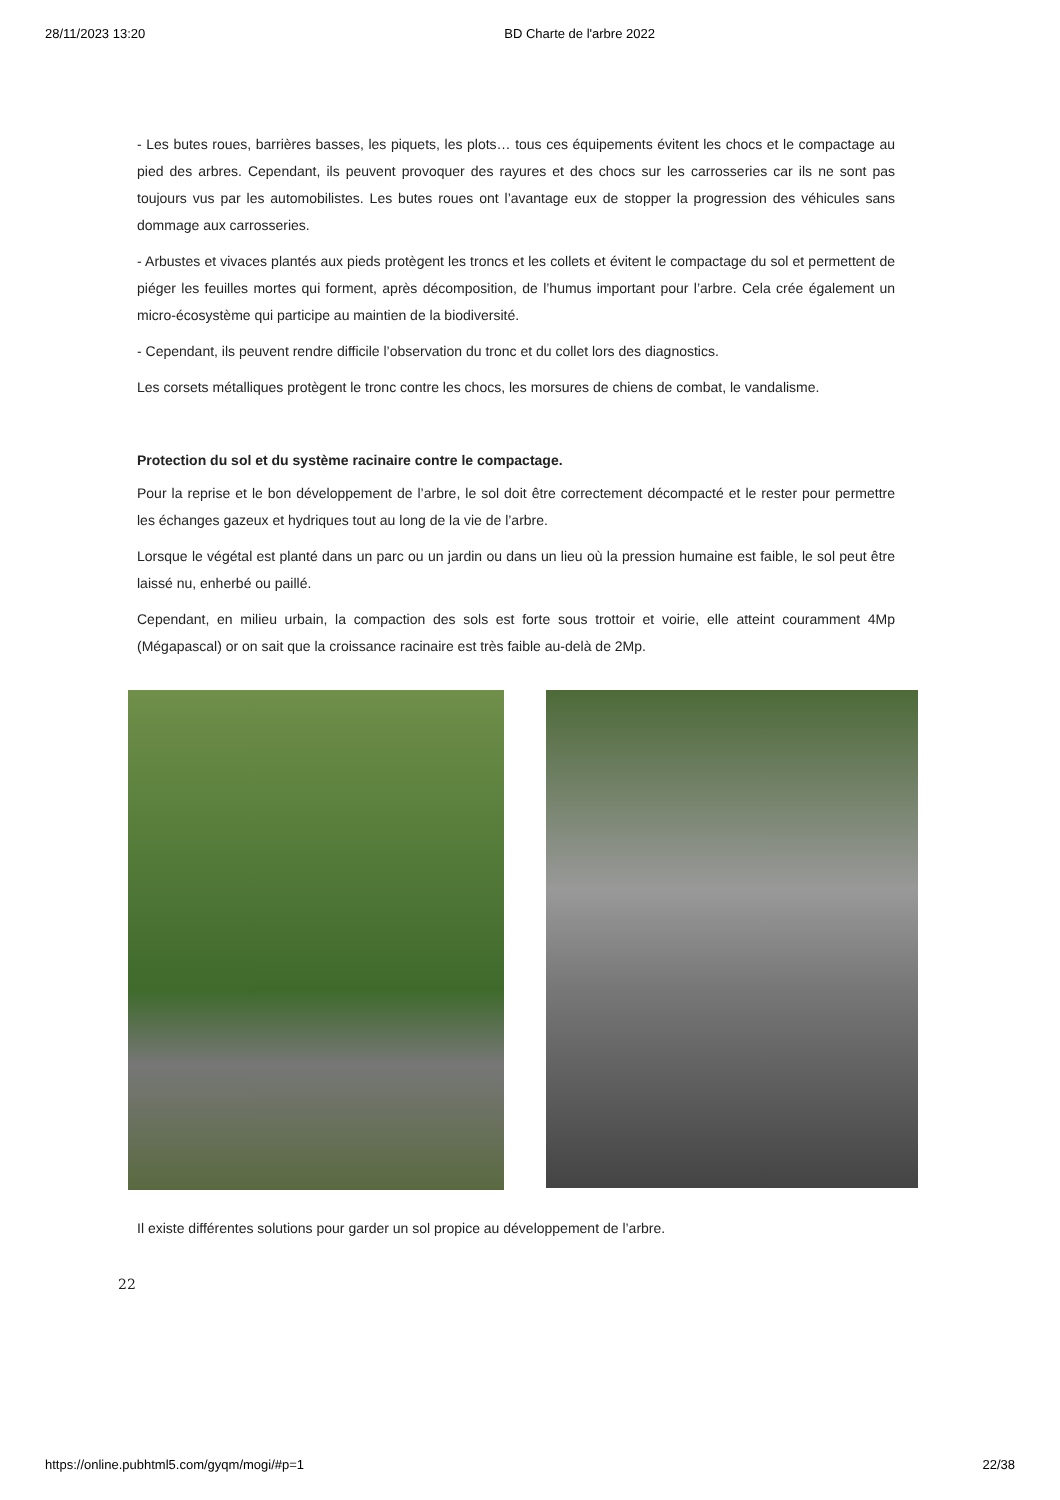28/11/2023 13:20 BD Charte de l'arbre 2022
- Les butes roues, barrières basses, les piquets, les plots… tous ces équipements évitent les chocs et le compactage au pied des arbres. Cependant, ils peuvent provoquer des rayures et des chocs sur les carrosseries car ils ne sont pas toujours vus par les automobilistes. Les butes roues ont l’avantage eux de stopper la progression des véhicules sans dommage aux carrosseries.
- Arbustes et vivaces plantés aux pieds protègent les troncs et les collets et évitent le compactage du sol et permettent de piéger les feuilles mortes qui forment, après décomposition, de l’humus important pour l’arbre. Cela crée également un micro-écosystème qui participe au maintien de la biodiversité.
- Cependant, ils peuvent rendre difficile l’observation du tronc et du collet lors des diagnostics.
Les corsets métalliques protègent le tronc contre les chocs, les morsures de chiens de combat, le vandalisme.
Protection du sol et du système racinaire contre le compactage.
Pour la reprise et le bon développement de l’arbre, le sol doit être correctement décompacté et le rester pour permettre les échanges gazeux et hydriques tout au long de la vie de l’arbre.
Lorsque le végétal est planté dans un parc ou un jardin ou dans un lieu où la pression humaine est faible, le sol peut être laissé nu, enherbé ou paillé.
Cependant, en milieu urbain, la compaction des sols est forte sous trottoir et voirie, elle atteint couramment 4Mp (Mégapascal) or on sait que la croissance racinaire est très faible au-delà de 2Mp.
Il existe différentes solutions pour garder un sol propice au développement de l’arbre.
22
https://online.pubhtml5.com/gyqm/mogi/#p=1 22/38